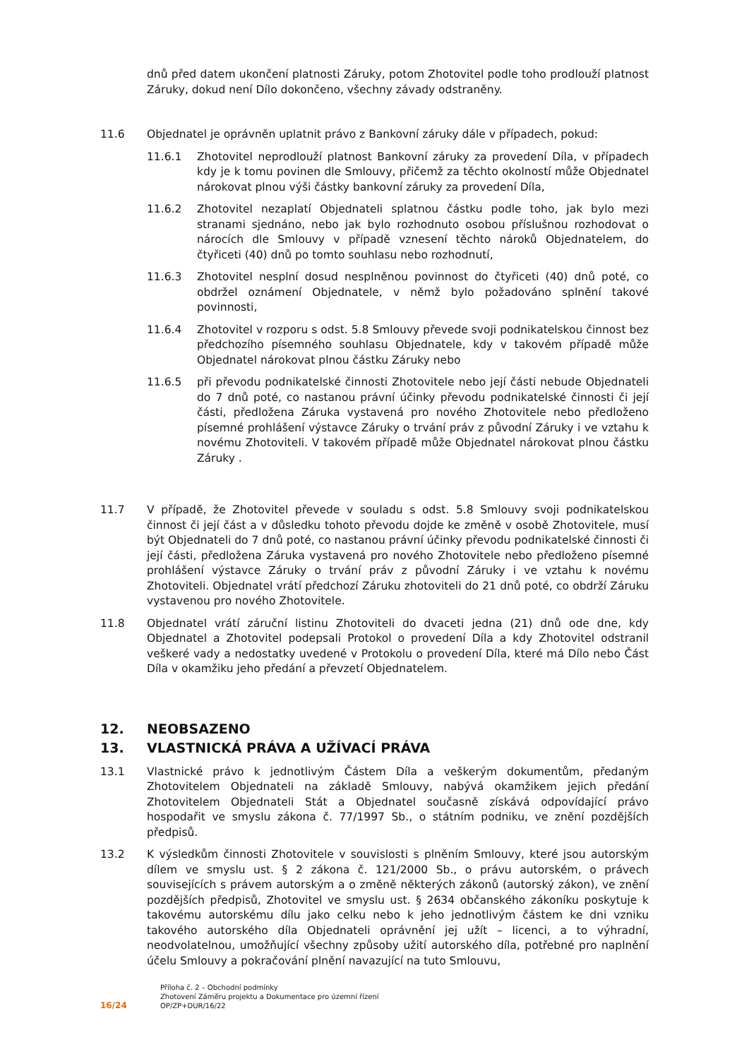dnů před datem ukončení platnosti Záruky, potom Zhotovitel podle toho prodlouží platnost Záruky, dokud není Dílo dokončeno, všechny závady odstraněny.
11.6 Objednatel je oprávněn uplatnit právo z Bankovní záruky dále v případech, pokud:
11.6.1 Zhotovitel neprodlouží platnost Bankovní záruky za provedení Díla, v případech kdy je k tomu povinen dle Smlouvy, přičemž za těchto okolností může Objednatel nárokovat plnou výši částky bankovní záruky za provedení Díla,
11.6.2 Zhotovitel nezaplatí Objednateli splatnou částku podle toho, jak bylo mezi stranami sjednáno, nebo jak bylo rozhodnuto osobou příslušnou rozhodovat o nárocích dle Smlouvy v případě vznesení těchto nároků Objednatelem, do čtyřiceti (40) dnů po tomto souhlasu nebo rozhodnutí,
11.6.3 Zhotovitel nesplní dosud nesplněnou povinnost do čtyřiceti (40) dnů poté, co obdržel oznámení Objednatele, v němž bylo požadováno splnění takové povinnosti,
11.6.4 Zhotovitel v rozporu s odst. 5.8 Smlouvy převede svoji podnikatelskou činnost bez předchozího písemného souhlasu Objednatele, kdy v takovém případě může Objednatel nárokovat plnou částku Záruky nebo
11.6.5 při převodu podnikatelské činnosti Zhotovitele nebo její části nebude Objednateli do 7 dnů poté, co nastanou právní účinky převodu podnikatelské činnosti či její části, předložena Záruka vystavená pro nového Zhotovitele nebo předloženo písemné prohlášení výstavce Záruky o trvání práv z původní Záruky i ve vztahu k novému Zhotoviteli. V takovém případě může Objednatel nárokovat plnou částku Záruky .
11.7 V případě, že Zhotovitel převede v souladu s odst. 5.8 Smlouvy svoji podnikatelskou činnost či její část a v důsledku tohoto převodu dojde ke změně v osobě Zhotovitele, musí být Objednateli do 7 dnů poté, co nastanou právní účinky převodu podnikatelské činnosti či její části, předložena Záruka vystavená pro nového Zhotovitele nebo předloženo písemné prohlášení výstavce Záruky o trvání práv z původní Záruky i ve vztahu k novému Zhotoviteli. Objednatel vrátí předchozí Záruku zhotoviteli do 21 dnů poté, co obdrží Záruku vystavenou pro nového Zhotovitele.
11.8 Objednatel vrátí záruční listinu Zhotoviteli do dvaceti jedna (21) dnů ode dne, kdy Objednatel a Zhotovitel podepsali Protokol o provedení Díla a kdy Zhotovitel odstranil veškeré vady a nedostatky uvedené v Protokolu o provedení Díla, které má Dílo nebo Část Díla v okamžiku jeho předání a převzetí Objednatelem.
12. NEOBSAZENO
13. VLASTNICKÁ PRÁVA A UŽÍVACÍ PRÁVA
13.1 Vlastnické právo k jednotlivým Částem Díla a veškerým dokumentům, předaným Zhotovitelem Objednateli na základě Smlouvy, nabývá okamžikem jejich předání Zhotovitelem Objednateli Stát a Objednatel současně získává odpovídající právo hospodařit ve smyslu zákona č. 77/1997 Sb., o státním podniku, ve znění pozdějších předpisů.
13.2 K výsledkům činnosti Zhotovitele v souvislosti s plněním Smlouvy, které jsou autorským dílem ve smyslu ust. § 2 zákona č. 121/2000 Sb., o právu autorském, o právech souvisejících s právem autorským a o změně některých zákonů (autorský zákon), ve znění pozdějších předpisů, Zhotovitel ve smyslu ust. § 2634 občanského zákoníku poskytuje k takovému autorskému dílu jako celku nebo k jeho jednotlivým částem ke dni vzniku takového autorského díla Objednateli oprávnění jej užít – licenci, a to výhradní, neodvolatelnou, umožňující všechny způsoby užití autorského díla, potřebné pro naplnění účelu Smlouvy a pokračování plnění navazující na tuto Smlouvu,
16/24
Příloha č. 2 – Obchodní podmínky
Zhotovení Záměru projektu a Dokumentace pro územní řízení
OP/ZP+DUR/16/22